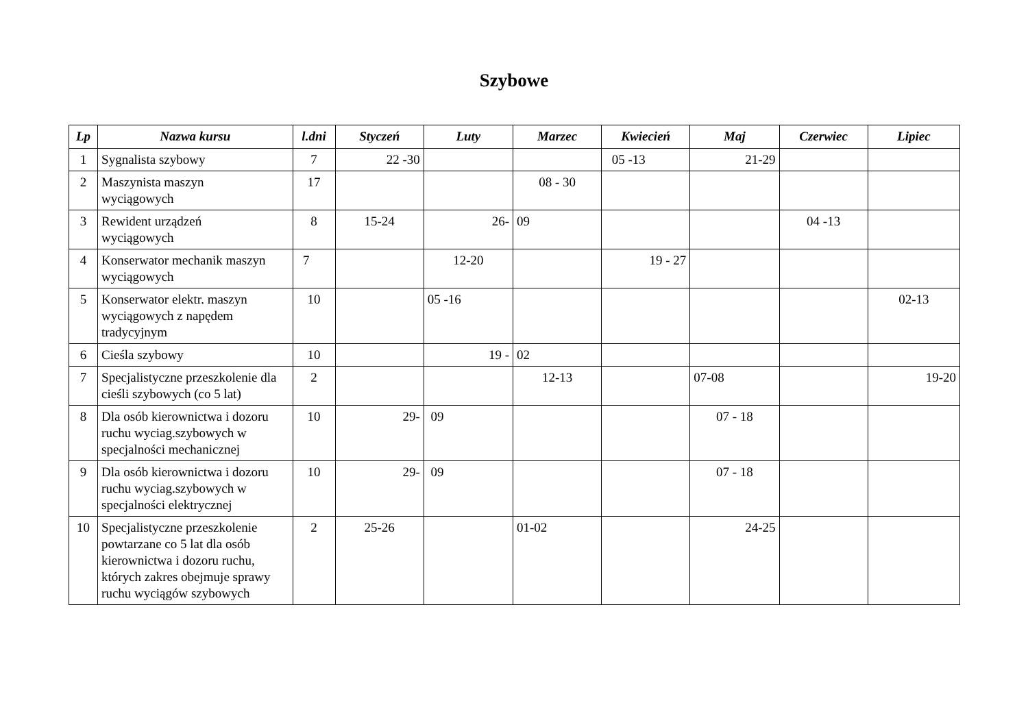Szybowe
| Lp | Nazwa kursu | l.dni | Styczeń | Luty | Marzec | Kwiecień | Maj | Czerwiec | Lipiec |
| --- | --- | --- | --- | --- | --- | --- | --- | --- | --- |
| 1 | Sygnalista szybowy | 7 | 22 -30 | | | 05 -13 | 21-29 | | |
| 2 | Maszynista maszyn wyciągowych | 17 | | | 08 - 30 | | | | |
| 3 | Rewident urządzeń wyciągowych | 8 | 15-24 | 26- | 09 | | | 04 -13 | |
| 4 | Konserwator mechanik maszyn wyciągowych | 7 | | 12-20 | | 19 - 27 | | | |
| 5 | Konserwator elektr. maszyn wyciągowych z napędem tradycyjnym | 10 | | 05 -16 | | | | | 02-13 |
| 6 | Cieśla szybowy | 10 | | 19 - | 02 | | | | |
| 7 | Specjalistyczne przeszkolenie dla cieśli szybowych (co 5 lat) | 2 | | | 12-13 | | 07-08 | | 19-20 |
| 8 | Dla osób kierownictwa i dozoru ruchu wyciag.szybowych w specjalności mechanicznej | 10 | 29- | 09 | | | 07 - 18 | | |
| 9 | Dla osób kierownictwa i dozoru ruchu wyciag.szybowych w specjalności elektrycznej | 10 | 29- | 09 | | | 07 - 18 | | |
| 10 | Specjalistyczne przeszkolenie powtarzane co 5 lat dla osób kierownictwa i dozoru ruchu, których zakres obejmuje sprawy ruchu wyciągów szybowych | 2 | 25-26 | | 01-02 | | 24-25 | | |